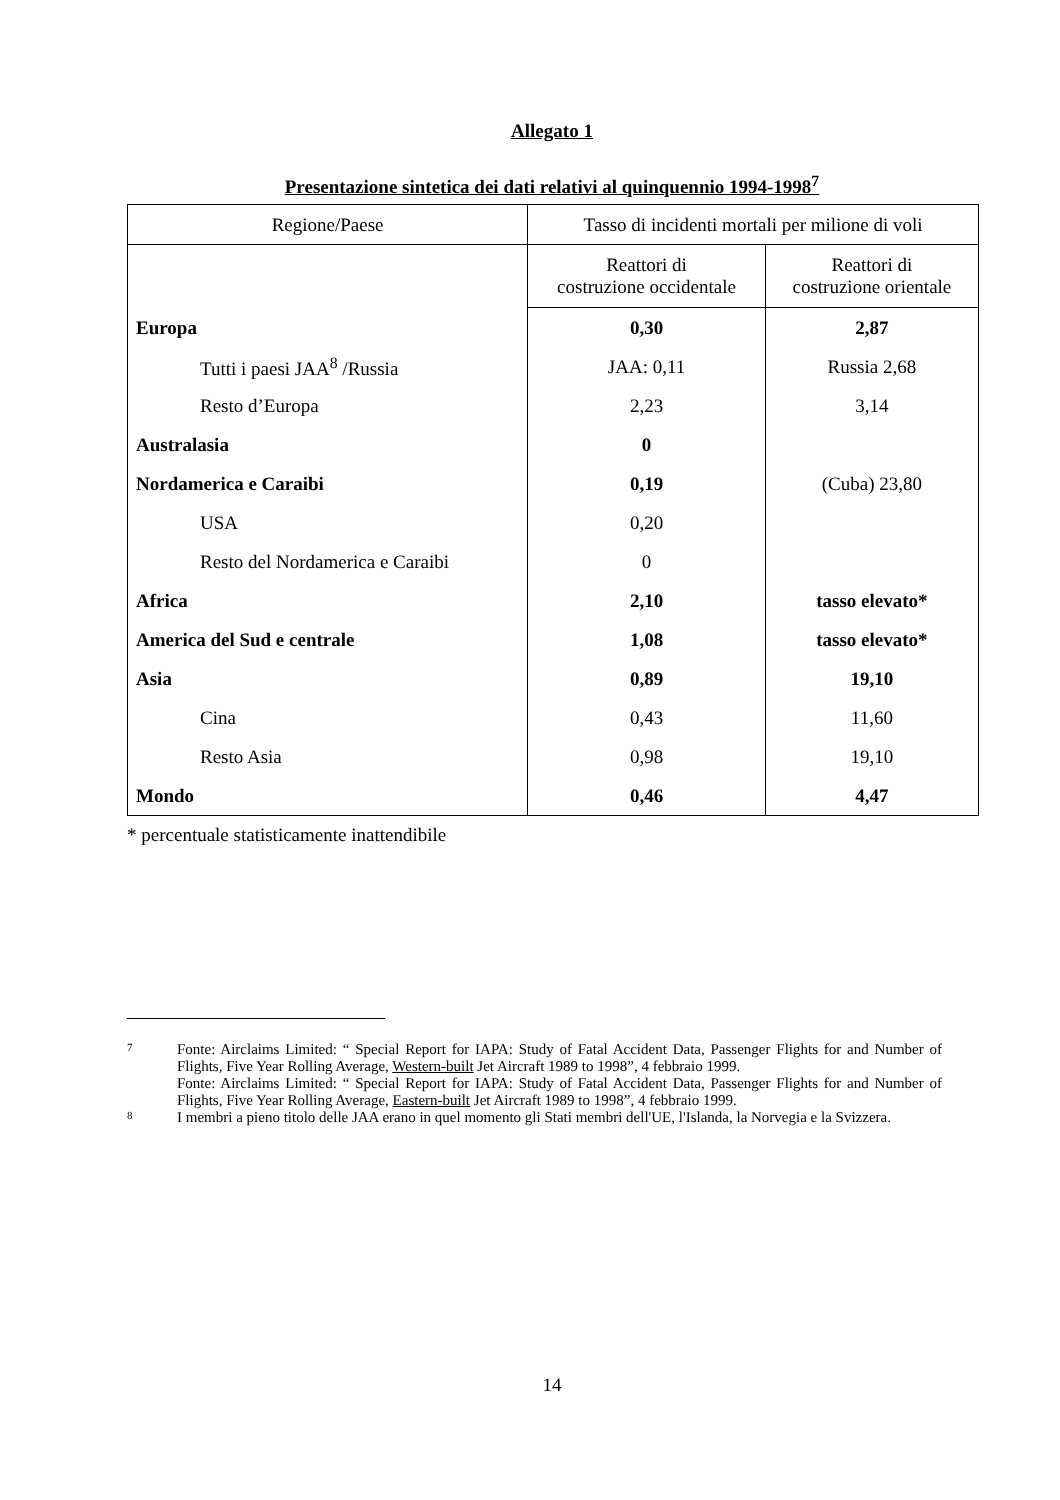Allegato 1
Presentazione sintetica dei dati relativi al quinquennio 1994-1998<sup>7</sup>
| Regione/Paese | Tasso di incidenti mortali per milione di voli | |
| --- | --- | --- |
| | Reattori di costruzione occidentale | Reattori di costruzione orientale |
| Europa | 0,30 | 2,87 |
| Tutti i paesi JAA<sup>8</sup> /Russia | JAA: 0,11 | Russia 2,68 |
| Resto d’Europa | 2,23 | 3,14 |
| Australasia | 0 | |
| Nordamerica e Caraibi | 0,19 | (Cuba) 23,80 |
| USA | 0,20 | |
| Resto del Nordamerica e Caraibi | 0 | |
| Africa | 2,10 | tasso elevato* |
| America del Sud e centrale | 1,08 | tasso elevato* |
| Asia | 0,89 | 19,10 |
| Cina | 0,43 | 11,60 |
| Resto Asia | 0,98 | 19,10 |
| Mondo | 0,46 | 4,47 |
* percentuale statisticamente inattendibile
7 Fonte: Airclaims Limited: “ Special Report for IAPA: Study of Fatal Accident Data, Passenger Flights for and Number of Flights, Five Year Rolling Average, Western-built Jet Aircraft 1989 to 1998”, 4 febbraio 1999.
Fonte: Airclaims Limited: “ Special Report for IAPA: Study of Fatal Accident Data, Passenger Flights for and Number of Flights, Five Year Rolling Average, Eastern-built Jet Aircraft 1989 to 1998”, 4 febbraio 1999.
8 I membri a pieno titolo delle JAA erano in quel momento gli Stati membri dell'UE, l'Islanda, la Norvegia e la Svizzera.
14